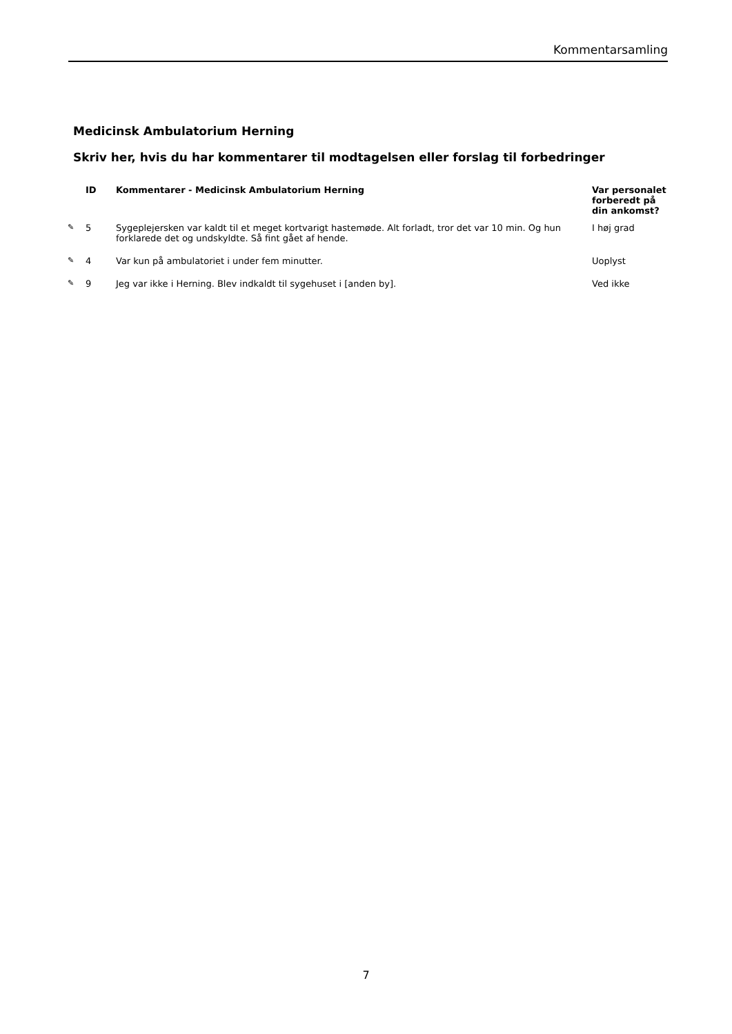Kommentarsamling
Medicinsk Ambulatorium Herning
Skriv her, hvis du har kommentarer til modtagelsen eller forslag til forbedringer
| | ID | Kommentarer - Medicinsk Ambulatorium Herning | Var personalet forberedt på din ankomst? |
| --- | --- | --- | --- |
| ✎ | 5 | Sygeplejersken var kaldt til et meget kortvarigt hastemøde. Alt forladt, tror det var 10 min. Og hun forklarede det og undskyldte. Så fint gået af hende. | I høj grad |
| ✎ | 4 | Var kun på ambulatoriet i under fem minutter. | Uoplyst |
| ✎ | 9 | Jeg var ikke i Herning. Blev indkaldt til sygehuset i [anden by]. | Ved ikke |
7